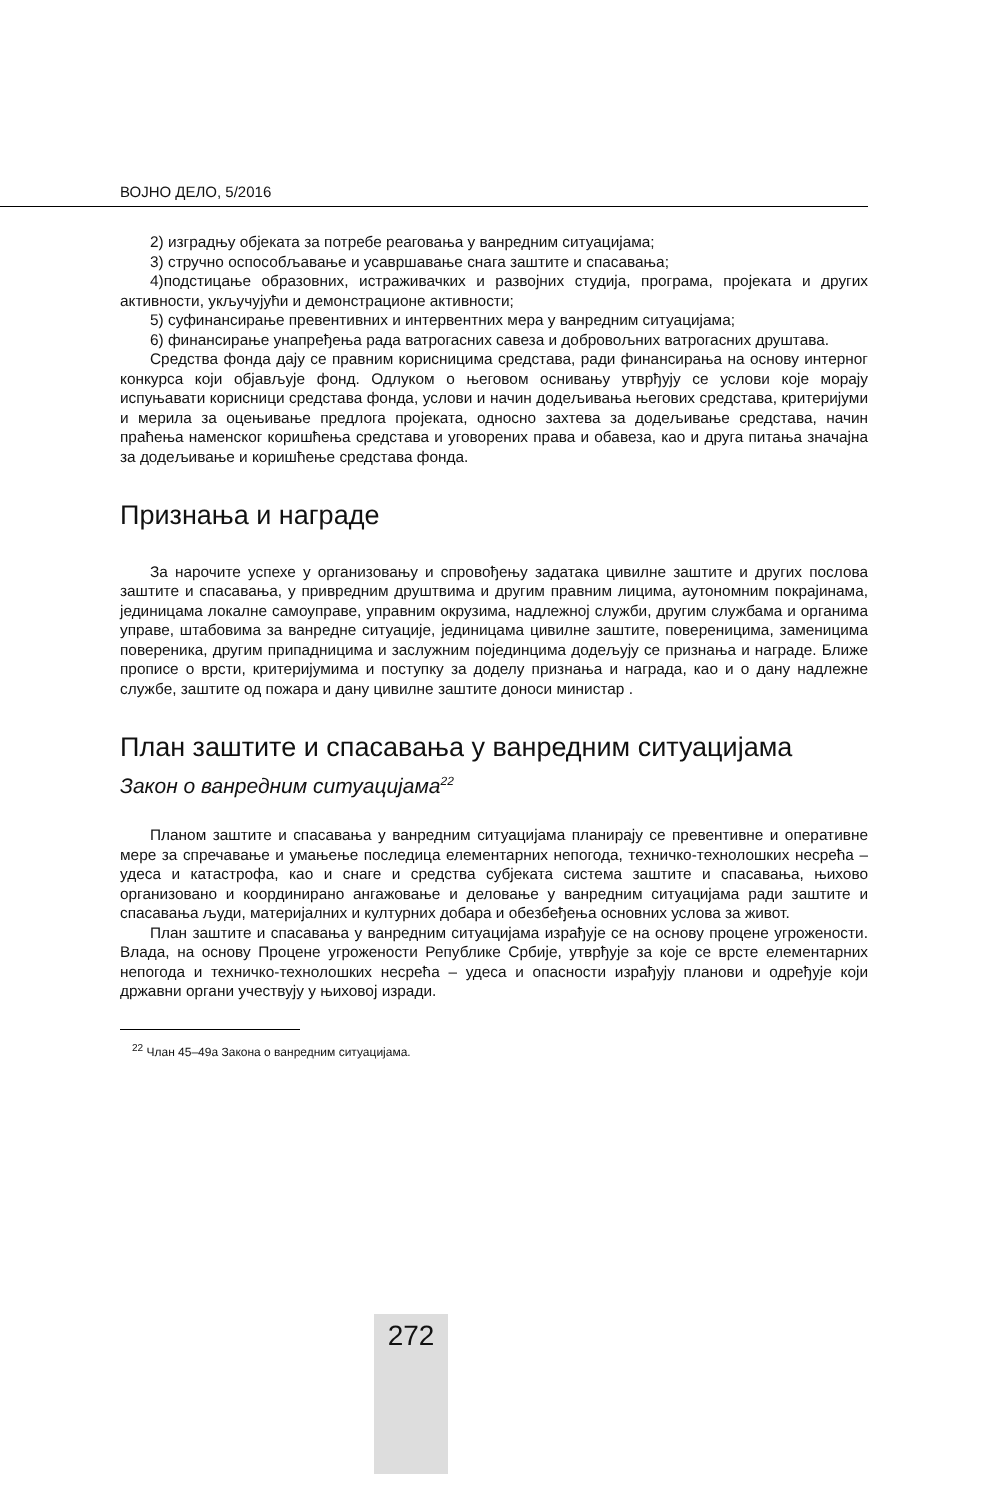ВОЈНО ДЕЛО, 5/2016
2) изградњу објеката за потребе реаговања у ванредним ситуацијама;
3) стручно оспособљавање и усавршавање снага заштите и спасавања;
4)подстицање образовних, истраживачких и развојних студија, програма, пројеката и других активности, укључујући и демонстрационе активности;
5) суфинансирање превентивних и интервентних мера у ванредним ситуацијама;
6) финансирање унапређења рада ватрогасних савеза и добровољних ватрогасних друштава.
Средства фонда дају се правним корисницима средстава, ради финансирања на основу интерног конкурса који објављује фонд. Одлуком о његовом оснивању утврђују се услови које морају испуњавати корисници средстава фонда, услови и начин додељивања његових средстава, критеријуми и мерила за оцењивање предлога пројеката, односно захтева за додељивање средстава, начин праћења наменског коришћења средстава и уговорених права и обавеза, као и друга питања значајна за додељивање и коришћење средстава фонда.
Признања и награде
За нарочите успехе у организовању и спровођењу задатака цивилне заштите и других послова заштите и спасавања, у привредним друштвима и другим правним лицима, аутономним покрајинама, јединицама локалне самоуправе, управним окрузима, надлежној служби, другим службама и органима управе, штабовима за ванредне ситуације, јединицама цивилне заштите, повереницима, заменицима повереника, другим припадницима и заслужним појединцима додељују се признања и награде. Ближе прописе о врсти, критеријумима и поступку за доделу признања и награда, као и о дану надлежне службе, заштите од пожара и дану цивилне заштите доноси министар .
План заштите и спасавања у ванредним ситуацијама
Закон о ванредним ситуацијама<sup>22</sup>
Планом заштите и спасавања у ванредним ситуацијама планирају се превентивне и оперативне мере за спречавање и умањење последица елементарних непогода, техничко-технолошких несрећа – удеса и катастрофа, као и снаге и средства субјеката система заштите и спасавања, њихово организовано и координирано ангажовање и деловање у ванредним ситуацијама ради заштите и спасавања људи, материјалних и културних добара и обезбеђења основних услова за живот.
План заштите и спасавања у ванредним ситуацијама израђује се на основу процене угрожености. Влада, на основу Процене угрожености Републике Србије, утврђује за које се врсте елементарних непогода и техничко-технолошких несрећа – удеса и опасности израђују планови и одређује који државни органи учествују у њиховој изради.
<sup>22</sup> Члан 45–49а Закона о ванредним ситуацијама.
272